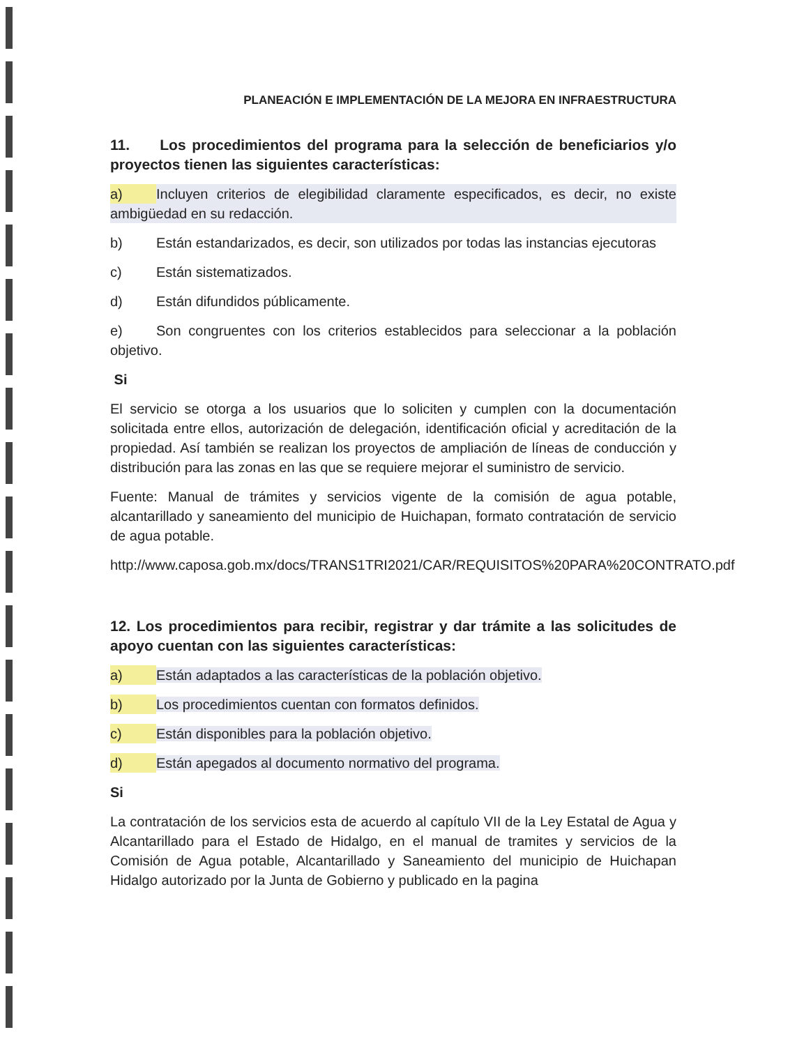PLANEACIÓN E IMPLEMENTACIÓN DE LA MEJORA EN INFRAESTRUCTURA
11. Los procedimientos del programa para la selección de beneficiarios y/o proyectos tienen las siguientes características:
a) Incluyen criterios de elegibilidad claramente especificados, es decir, no existe ambigüedad en su redacción.
b) Están estandarizados, es decir, son utilizados por todas las instancias ejecutoras
c) Están sistematizados.
d) Están difundidos públicamente.
e) Son congruentes con los criterios establecidos para seleccionar a la población objetivo.
Si
El servicio se otorga a los usuarios que lo soliciten y cumplen con la documentación solicitada entre ellos, autorización de delegación, identificación oficial y acreditación de la propiedad. Así también se realizan los proyectos de ampliación de líneas de conducción y distribución para las zonas en las que se requiere mejorar el suministro de servicio.
Fuente: Manual de trámites y servicios vigente de la comisión de agua potable, alcantarillado y saneamiento del municipio de Huichapan, formato contratación de servicio de agua potable.
http://www.caposa.gob.mx/docs/TRANS1TRI2021/CAR/REQUISITOS%20PARA%20CONTRATO.pdf
12. Los procedimientos para recibir, registrar y dar trámite a las solicitudes de apoyo cuentan con las siguientes características:
a) Están adaptados a las características de la población objetivo.
b) Los procedimientos cuentan con formatos definidos.
c) Están disponibles para la población objetivo.
d) Están apegados al documento normativo del programa.
Si
La contratación de los servicios esta de acuerdo al capítulo VII de la Ley Estatal de Agua y Alcantarillado para el Estado de Hidalgo, en el manual de tramites y servicios de la Comisión de Agua potable, Alcantarillado y Saneamiento del municipio de Huichapan Hidalgo autorizado por la Junta de Gobierno y publicado en la pagina